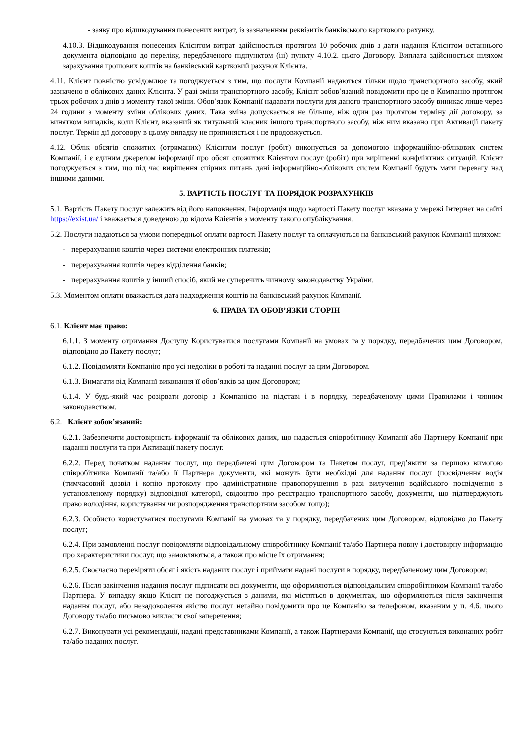- заяву про відшкодування понесених витрат, із зазначенням реквізитів банківського карткового рахунку.
4.10.3. Відшкодування понесених Клієнтом витрат здійснюється протягом 10 робочих днів з дати надання Клієнтом останнього документа відповідно до переліку, передбаченого підпунктом (iii) пункту 4.10.2. цього Договору. Виплата здійснюється шляхом зарахування грошових коштів на банківський картковий рахунок Клієнта.
4.11. Клієнт повністю усвідомлює та погоджується з тим, що послуги Компанії надаються тільки щодо транспортного засобу, який зазначено в облікових даних Клієнта. У разі зміни транспортного засобу, Клієнт зобов’язаний повідомити про це в Компанію протягом трьох робочих з днів з моменту такої зміни. Обов’язок Компанії надавати послуги для даного транспортного засобу виникає лише через 24 години з моменту зміни облікових даних. Така зміна допускається не більше, ніж один раз протягом терміну дії договору, за винятком випадків, коли Клієнт, вказаний як титульний власник іншого транспортного засобу, ніж ним вказано при Активації пакету послуг. Термін дії договору в цьому випадку не припиняється і не продовжується.
4.12. Облік обсягів спожитих (отриманих) Клієнтом послуг (робіт) виконується за допомогою інформаційно-облікових систем Компанії, і є єдиним джерелом інформації про обсяг спожитих Клієнтом послуг (робіт) при вирішенні конфліктних ситуацій. Клієнт погоджується з тим, що під час вирішення спірних питань дані інформаційно-облікових систем Компанії будуть мати перевагу над іншими даними.
5. ВАРТІСТЬ ПОСЛУГ ТА ПОРЯДОК РОЗРАХУНКІВ
5.1. Вартість Пакету послуг залежить від його наповнення. Інформація щодо вартості Пакету послуг вказана у мережі Інтернет на сайті https://exist.ua/ і вважається доведеною до відома Клієнтів з моменту такого опублікування.
5.2. Послуги надаються за умови попередньої оплати вартості Пакету послуг та оплачуються на банківський рахунок Компанії шляхом:
- перерахування коштів через системи електронних платежів;
- перерахування коштів через відділення банків;
- перерахування коштів у інший спосіб, який не суперечить чинному законодавству України.
5.3. Моментом оплати вважається дата надходження коштів на банківський рахунок Компанії.
6. ПРАВА ТА ОБОВ’ЯЗКИ СТОРІН
6.1. Клієнт має право:
6.1.1. З моменту отримання Доступу Користуватися послугами Компанії на умовах та у порядку, передбачених цим Договором, відповідно до Пакету послуг;
6.1.2. Повідомляти Компанію про усі недоліки в роботі та наданні послуг за цим Договором.
6.1.3. Вимагати від Компанії виконання її обов’язків за цим Договором;
6.1.4. У будь-який час розірвати договір з Компанією на підставі і в порядку, передбаченому цими Правилами і чинним законодавством.
6.2. Клієнт зобов’язаний:
6.2.1. Забезпечити достовірність інформації та облікових даних, що надається співробітнику Компанії або Партнеру Компанії при наданні послуги та при Активації пакету послуг.
6.2.2. Перед початком надання послуг, що передбачені цим Договором та Пакетом послуг, пред’явити за першою вимогою співробітника Компанії та/або її Партнера документи, які можуть бути необхідні для надання послуг (посвідчення водія (тимчасовий дозвіл і копію протоколу про адміністративне правопорушення в разі вилучення водійського посвідчення в установленому порядку) відповідної категорії, свідоцтво про реєстрацію транспортного засобу, документи, що підтверджують право володіння, користування чи розпорядження транспортним засобом тощо);
6.2.3. Особисто користуватися послугами Компанії на умовах та у порядку, передбачених цим Договором, відповідно до Пакету послуг;
6.2.4. При замовленні послуг повідомляти відповідальному співробітнику Компанії та/або Партнера повну і достовірну інформацію про характеристики послуг, що замовляються, а також про місце їх отримання;
6.2.5. Своєчасно перевіряти обсяг і якість наданих послуг і приймати надані послуги в порядку, передбаченому цим Договором;
6.2.6. Після закінчення надання послуг підписати всі документи, що оформляються відповідальним співробітником Компанії та/або Партнера. У випадку якщо Клієнт не погоджується з даними, які містяться в документах, що оформляються після закінчення надання послуг, або незадоволення якістю послуг негайно повідомити про це Компанію за телефоном, вказаним у п. 4.6. цього Договору та/або письмово викласти свої заперечення;
6.2.7. Виконувати усі рекомендації, надані представниками Компанії, а також Партнерами Компанії, що стосуються виконаних робіт та/або наданих послуг.